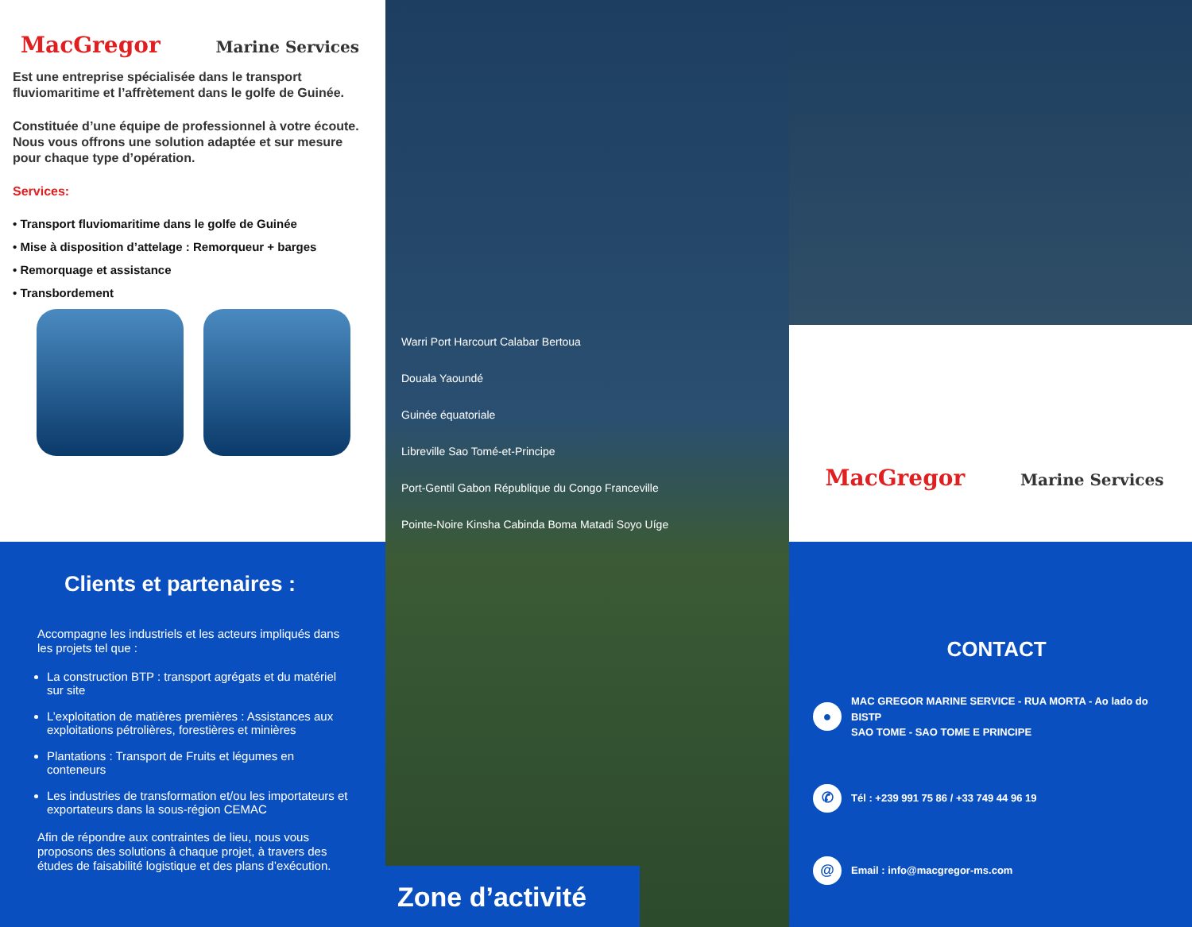MacGregor Marine Services
Est une entreprise spécialisée dans le transport fluviomaritime et l’affrètement dans le golfe de Guinée.
Constituée d’une équipe de professionnel à votre écoute. Nous vous offrons une solution adaptée et sur mesure pour chaque type d’opération.
Services:
• Transport fluviomaritime dans le golfe de Guinée
• Mise à disposition d’attelage : Remorqueur + barges
• Remorquage et assistance
• Transbordement
Clients et partenaires :
Accompagne les industriels et les acteurs impliqués dans les projets tel que :
La construction BTP : transport agrégats et du matériel sur site
L’exploitation de matières premières : Assistances aux exploitations pétrolières, forestières et minières
Plantations : Transport de Fruits et légumes en conteneurs
Les industries de transformation et/ou les importateurs et exportateurs dans la sous-région CEMAC
Afin de répondre aux contraintes de lieu, nous vous proposons des solutions à chaque projet, à travers des études de faisabilité logistique et des plans d’exécution.
Warri Port Harcourt Calabar Bertoua
Douala Yaoundé
Guinée équatoriale
Libreville Sao Tomé-et-Principe
Port-Gentil Gabon République du Congo Franceville
Pointe-Noire Kinsha Cabinda Boma Matadi Soyo Uíge
Zone d’activité
MacGregor Marine Services
CONTACT
● MAC GREGOR MARINE SERVICE - RUA MORTA - Ao lado do BISTP
SAO TOME - SAO TOME E PRINCIPE
✆ Tél : +239 991 75 86 / +33 749 44 96 19
@ Email : info@macgregor-ms.com